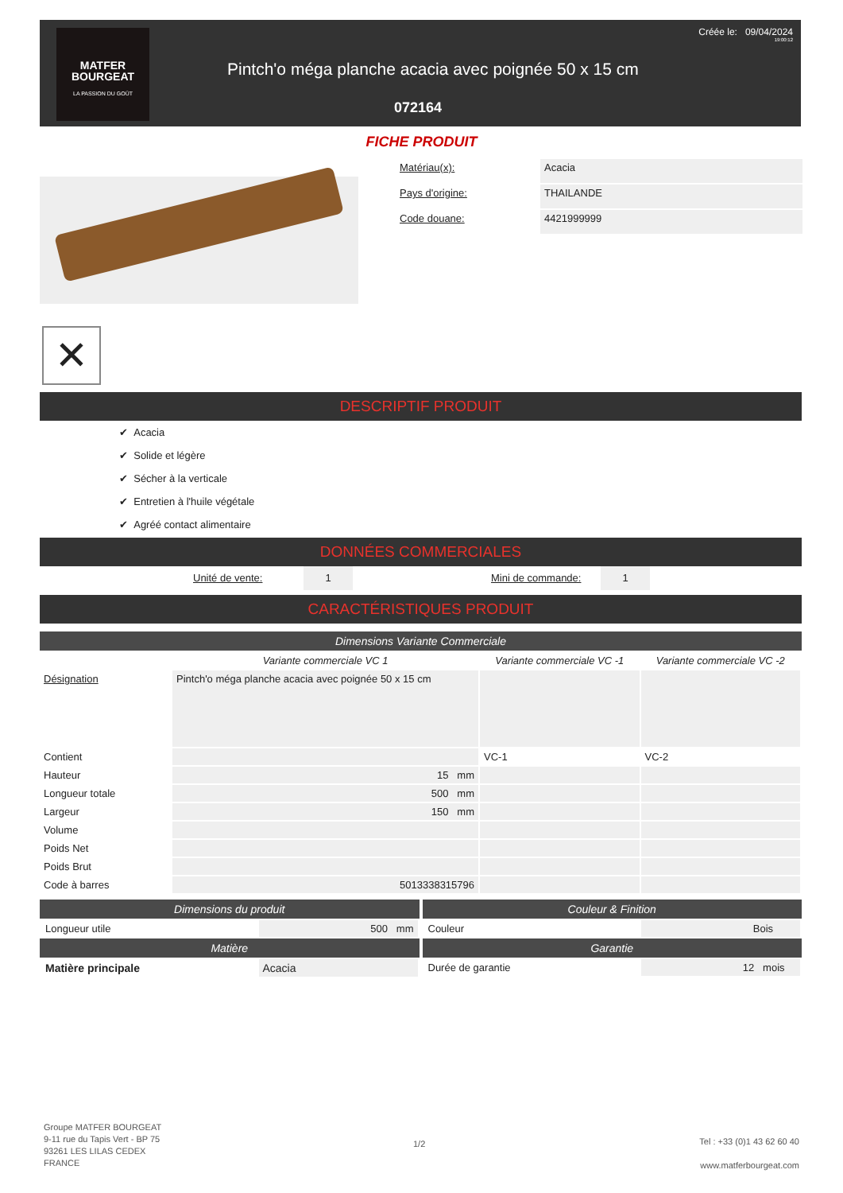MATFER
BOURGEAT
LA PASSION DU GOÛT
Créée le: 09/04/2024
19:00:12
Pintch'o méga planche acacia avec poignée 50 x 15 cm
072164
FICHE PRODUIT
✕
| Matériau(x): | Acacia |
| Pays d'origine: | THAILANDE |
| Code douane: | 4421999999 |
DESCRIPTIF PRODUIT
✔ Acacia
✔ Solide et légère
✔ Sécher à la verticale
✔ Entretien à l'huile végétale
✔ Agréé contact alimentaire
DONNÉES COMMERCIALES
Unité de vente: 1 Mini de commande: 1
CARACTÉRISTIQUES PRODUIT
Dimensions Variante Commerciale
| | Variante commerciale VC 1 | Variante commerciale VC -1 | Variante commerciale VC -2 |
| Désignation | Pintch'o méga planche acacia avec poignée 50 x 15 cm | | |
| Contient | | VC-1 | VC-2 |
| Hauteur | 15 mm | | |
| Longueur totale | 500 mm | | |
| Largeur | 150 mm | | |
| Volume | | | |
| Poids Net | | | |
| Poids Brut | | | |
| Code à barres | 5013338315796 | | |
Dimensions du produit
| Longueur utile | 500 mm |
Matière
| Matière principale | Acacia |
Couleur & Finition
| Couleur | Bois |
Garantie
| Durée de garantie | 12 mois |
Groupe MATFER BOURGEAT
9-11 rue du Tapis Vert - BP 75
93261 LES LILAS CEDEX
FRANCE
1/2
Tel : +33 (0)1 43 62 60 40
www.matferbourgeat.com